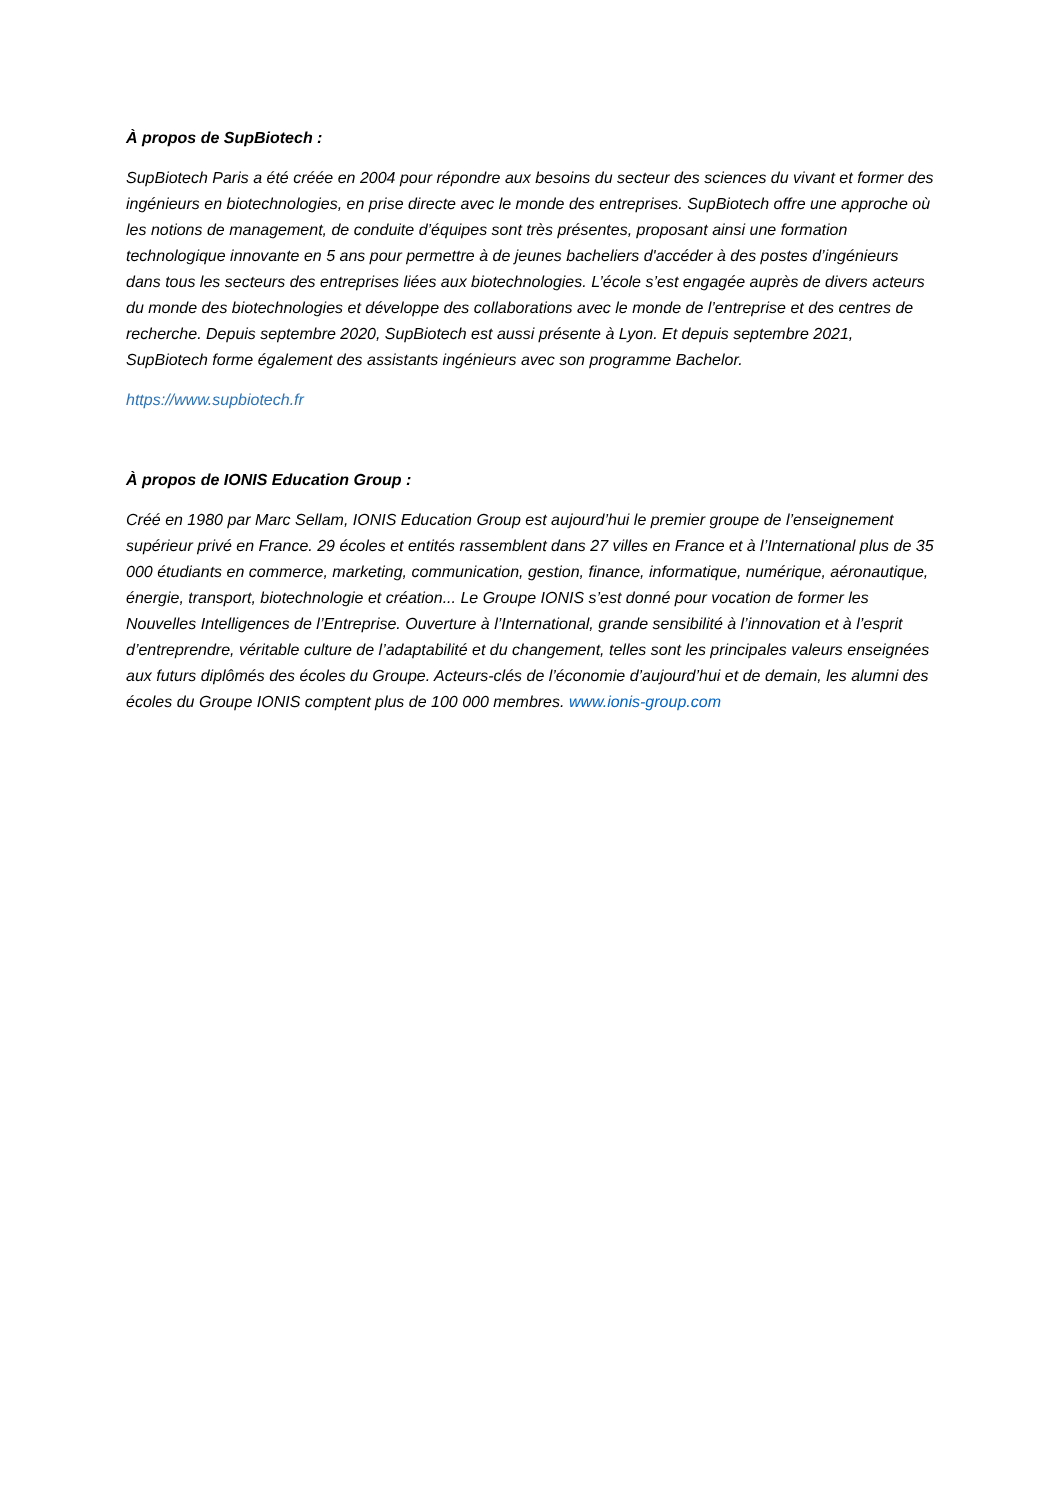À propos de SupBiotech :
SupBiotech Paris a été créée en 2004 pour répondre aux besoins du secteur des sciences du vivant et former des ingénieurs en biotechnologies, en prise directe avec le monde des entreprises. SupBiotech offre une approche où les notions de management, de conduite d’équipes sont très présentes, proposant ainsi une formation technologique innovante en 5 ans pour permettre à de jeunes bacheliers d'accéder à des postes d’ingénieurs dans tous les secteurs des entreprises liées aux biotechnologies. L’école s’est engagée auprès de divers acteurs du monde des biotechnologies et développe des collaborations avec le monde de l’entreprise et des centres de recherche. Depuis septembre 2020, SupBiotech est aussi présente à Lyon. Et depuis septembre 2021, SupBiotech forme également des assistants ingénieurs avec son programme Bachelor.
https://www.supbiotech.fr
À propos de IONIS Education Group :
Créé en 1980 par Marc Sellam, IONIS Education Group est aujourd’hui le premier groupe de l’enseignement supérieur privé en France. 29 écoles et entités rassemblent dans 27 villes en France et à l’International plus de 35 000 étudiants en commerce, marketing, communication, gestion, finance, informatique, numérique, aéronautique, énergie, transport, biotechnologie et création... Le Groupe IONIS s’est donné pour vocation de former les Nouvelles Intelligences de l’Entreprise. Ouverture à l’International, grande sensibilité à l’innovation et à l’esprit d’entreprendre, véritable culture de l’adaptabilité et du changement, telles sont les principales valeurs enseignées aux futurs diplômés des écoles du Groupe. Acteurs-clés de l’économie d’aujourd’hui et de demain, les alumni des écoles du Groupe IONIS comptent plus de 100 000 membres. www.ionis-group.com